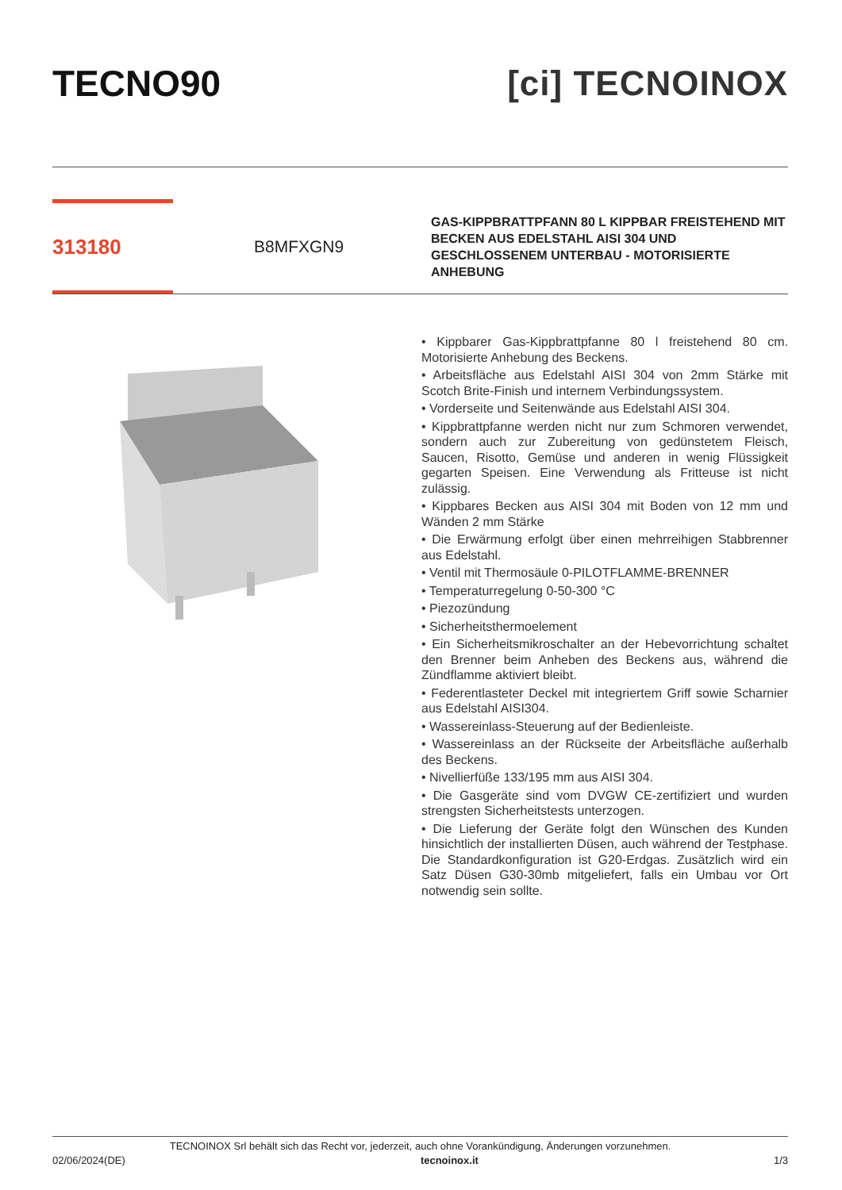TECNO90 [ci] TECNOINOX
313180
B8MFXGN9
GAS-KIPPBRATTPFANN 80 L KIPPBAR FREISTEHEND MIT BECKEN AUS EDELSTAHL AISI 304 UND GESCHLOSSENEM UNTERBAU - MOTORISIERTE ANHEBUNG
• Kippbarer Gas-Kippbrattpfanne 80 l freistehend 80 cm. Motorisierte Anhebung des Beckens.
• Arbeitsfläche aus Edelstahl AISI 304 von 2mm Stärke mit Scotch Brite-Finish und internem Verbindungssystem.
• Vorderseite und Seitenwände aus Edelstahl AISI 304.
• Kippbrattpfanne werden nicht nur zum Schmoren verwendet, sondern auch zur Zubereitung von gedünstetem Fleisch, Saucen, Risotto, Gemüse und anderen in wenig Flüssigkeit gegarten Speisen. Eine Verwendung als Fritteuse ist nicht zulässig.
• Kippbares Becken aus AISI 304 mit Boden von 12 mm und Wänden 2 mm Stärke
• Die Erwärmung erfolgt über einen mehrreihigen Stabbrenner aus Edelstahl.
• Ventil mit Thermosäule 0-PILOTFLAMME-BRENNER
• Temperaturregelung 0-50-300 °C
• Piezozündung
• Sicherheitsthermoelement
• Ein Sicherheitsmikroschalter an der Hebevorrichtung schaltet den Brenner beim Anheben des Beckens aus, während die Zündflamme aktiviert bleibt.
• Federentlasteter Deckel mit integriertem Griff sowie Scharnier aus Edelstahl AISI304.
• Wassereinlass-Steuerung auf der Bedienleiste.
• Wassereinlass an der Rückseite der Arbeitsfläche außerhalb des Beckens.
• Nivellierfüße 133/195 mm aus AISI 304.
• Die Gasgeräte sind vom DVGW CE-zertifiziert und wurden strengsten Sicherheitstests unterzogen.
• Die Lieferung der Geräte folgt den Wünschen des Kunden hinsichtlich der installierten Düsen, auch während der Testphase. Die Standardkonfiguration ist G20-Erdgas. Zusätzlich wird ein Satz Düsen G30-30mb mitgeliefert, falls ein Umbau vor Ort notwendig sein sollte.
TECNOINOX Srl behält sich das Recht vor, jederzeit, auch ohne Vorankündigung, Änderungen vorzunehmen.
02/06/2024(DE) tecnoinox.it 1/3